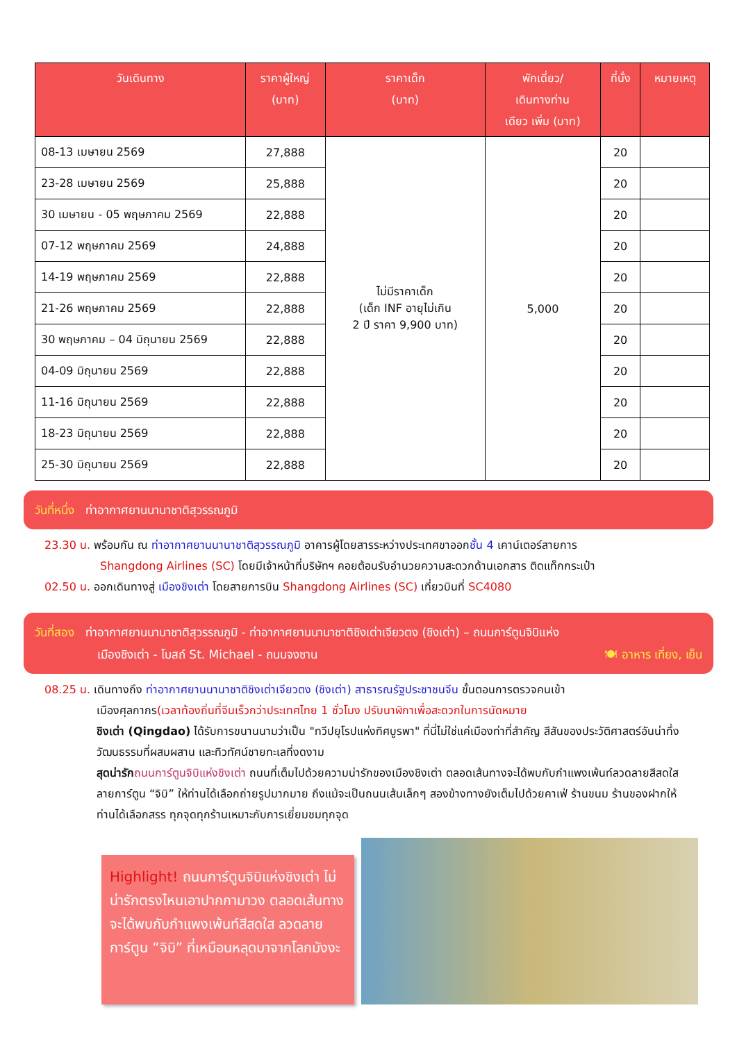| วันเดินทาง | ราคาผู้ใหญ่ (บาท) | ราคาเด็ก (บาท) | พักเดี่ยว/ เดินทางท่าน เดียว เพิ่ม (บาท) | ที่นั่ง | หมายเหตุ |
| --- | --- | --- | --- | --- | --- |
| 08-13 เมษายน 2569 | 27,888 | ไม่มีราคาเด็ก (เด็ก INF อายุไม่เกิน 2 ปี ราคา 9,900 บาท) | 5,000 | 20 | |
| 23-28 เมษายน 2569 | 25,888 | | | 20 | |
| 30 เมษายน - 05 พฤษภาคม 2569 | 22,888 | | | 20 | |
| 07-12 พฤษภาคม 2569 | 24,888 | | | 20 | |
| 14-19 พฤษภาคม 2569 | 22,888 | | | 20 | |
| 21-26 พฤษภาคม 2569 | 22,888 | | | 20 | |
| 30 พฤษภาคม – 04 มิถุนายน 2569 | 22,888 | | | 20 | |
| 04-09 มิถุนายน 2569 | 22,888 | | | 20 | |
| 11-16 มิถุนายน 2569 | 22,888 | | | 20 | |
| 18-23 มิถุนายน 2569 | 22,888 | | | 20 | |
| 25-30 มิถุนายน 2569 | 22,888 | | | 20 | |
วันที่หนึ่ง ท่าอากาศยานนานาชาติสุวรรณภูมิ
23.30 น. พร้อมกัน ณ ท่าอากาศยานนานาชาติสุวรรณภูมิ อาคารผู้โดยสารระหว่างประเทศขาออกชั้น 4 เคาน์เตอร์สายการ
Shangdong Airlines (SC) โดยมีเจ้าหน้าที่บริษัทฯ คอยต้อนรับอำนวยความสะดวกด้านเอกสาร ติดแท็กกระเป๋า
02.50 น. ออกเดินทางสู่ เมืองชิงเต่า โดยสายการบิน Shangdong Airlines (SC) เที่ยวบินที่ SC4080
วันที่สอง ท่าอากาศยานนานาชาติสุวรรณภูมิ - ท่าอากาศยานนานาชาติชิงเต่าเจียวตง (ชิงเต่า) – ถนนการ์ตูนจิบิแห่ง
เมืองชิงเต่า - โบสถ์ St. Michael - ถนนจงซาน 🍽 อาหาร เที่ยง, เย็น
08.25 น. เดินทางถึง ท่าอากาศยานนานาชาติชิงเต่าเจียวตง (ชิงเต่า) สาธารณรัฐประชาชนจีน ขั้นตอนการตรวจคนเข้า
เมืองศุลกากร(เวลาท้องถิ่นที่จีนเร็วกว่าประเทศไทย 1 ชั่วโมง ปรับนาฬิกาเพื่อสะดวกในการนัดหมาย
ชิงเต่า (Qingdao) ได้รับการขนานนามว่าเป็น "ทวีปยุโรปแห่งทิศบูรพา" ที่นี่ไม่ใช่แค่เมืองท่าที่สำคัญ สีสันของประวัติศาสตร์อันน่าทึ่ง วัฒนธรรมที่ผสมผสาน และทิวทัศน์ชายทะเลที่งดงาม
สุดน่ารัก ถนนการ์ตูนจิบิแห่งชิงเต่า ถนนที่เต็มไปด้วยความน่ารักของเมืองชิงเต่า ตลอดเส้นทางจะได้พบกับกำแพงเพ้นท์ลวดลายสีสดใส ลายการ์ตูน “จิบิ” ให้ท่านได้เลือกถ่ายรูปมากมาย ถึงแม้จะเป็นถนนเส้นเล็กๆ สองข้างทางยังเต็มไปด้วยคาเฟ่ ร้านขนม ร้านของฝากให้ท่านได้เลือกสรร ทุกจุดทุกร้านเหมาะกับการเยี่ยมชมทุกจุด
Highlight! ถนนการ์ตูนจิบิแห่งชิงเต่า ไม่น่ารักตรงไหนเอาปากกามาวง ตลอดเส้นทางจะได้พบกับกำแพงเพ้นท์สีสดใส ลวดลายการ์ตูน “จิบิ” ที่เหมือนหลุดมาจากโลกมังงะ